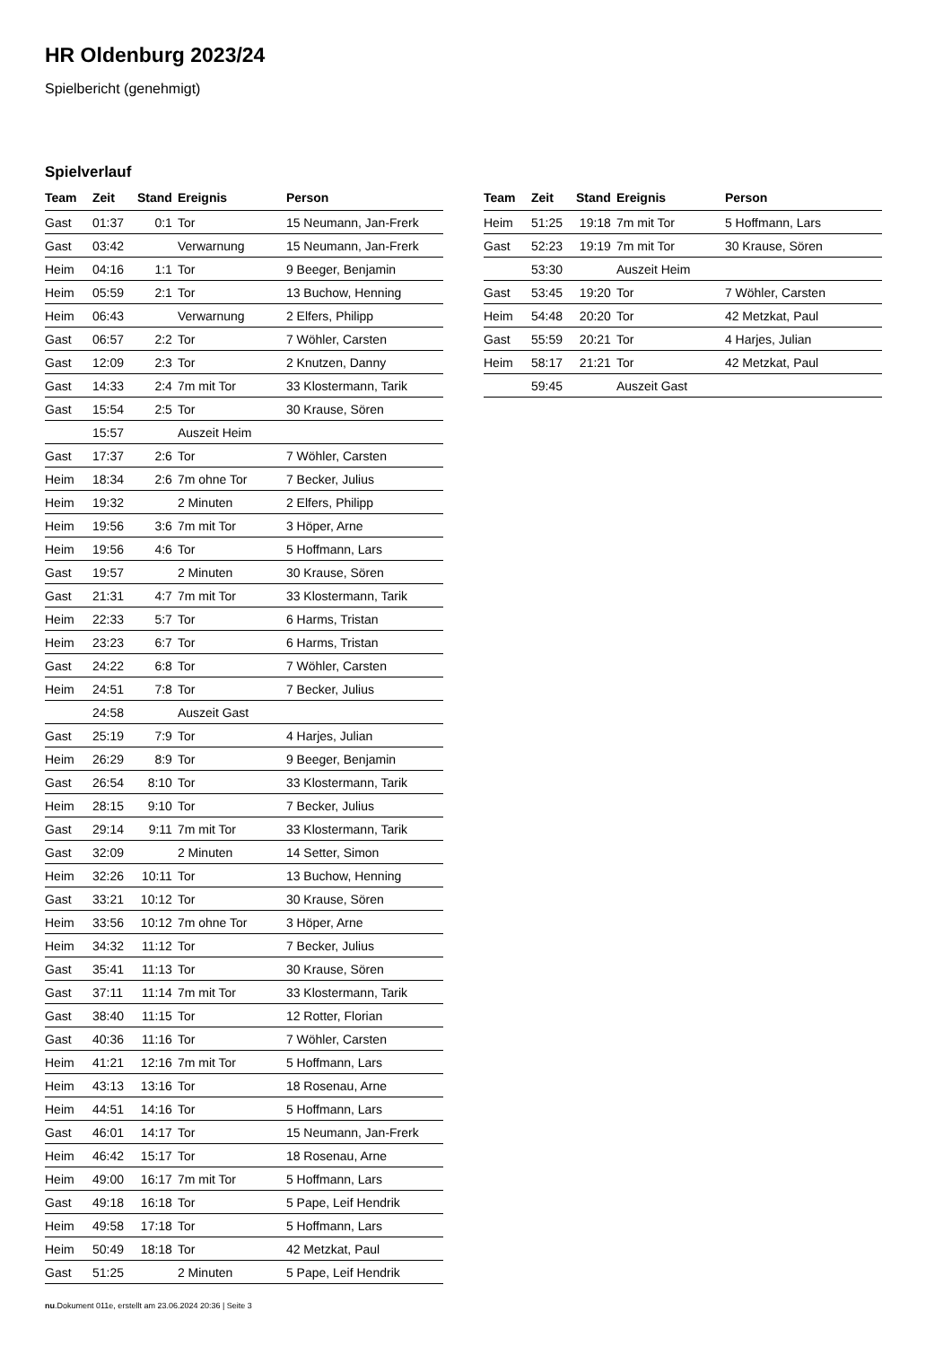HR Oldenburg 2023/24
Spielbericht (genehmigt)
Spielverlauf
| Team | Zeit | Stand | Ereignis | Person |
| --- | --- | --- | --- | --- |
| Gast | 01:37 | 0:1 | Tor | 15 Neumann, Jan-Frerk |
| Gast | 03:42 | | Verwarnung | 15 Neumann, Jan-Frerk |
| Heim | 04:16 | 1:1 | Tor | 9 Beeger, Benjamin |
| Heim | 05:59 | 2:1 | Tor | 13 Buchow, Henning |
| Heim | 06:43 | | Verwarnung | 2 Elfers, Philipp |
| Gast | 06:57 | 2:2 | Tor | 7 Wöhler, Carsten |
| Gast | 12:09 | 2:3 | Tor | 2 Knutzen, Danny |
| Gast | 14:33 | 2:4 | 7m mit Tor | 33 Klostermann, Tarik |
| Gast | 15:54 | 2:5 | Tor | 30 Krause, Sören |
| | 15:57 | | Auszeit Heim | |
| Gast | 17:37 | 2:6 | Tor | 7 Wöhler, Carsten |
| Heim | 18:34 | 2:6 | 7m ohne Tor | 7 Becker, Julius |
| Heim | 19:32 | | 2 Minuten | 2 Elfers, Philipp |
| Heim | 19:56 | 3:6 | 7m mit Tor | 3 Höper, Arne |
| Heim | 19:56 | 4:6 | Tor | 5 Hoffmann, Lars |
| Gast | 19:57 | | 2 Minuten | 30 Krause, Sören |
| Gast | 21:31 | 4:7 | 7m mit Tor | 33 Klostermann, Tarik |
| Heim | 22:33 | 5:7 | Tor | 6 Harms, Tristan |
| Heim | 23:23 | 6:7 | Tor | 6 Harms, Tristan |
| Gast | 24:22 | 6:8 | Tor | 7 Wöhler, Carsten |
| Heim | 24:51 | 7:8 | Tor | 7 Becker, Julius |
| | 24:58 | | Auszeit Gast | |
| Gast | 25:19 | 7:9 | Tor | 4 Harjes, Julian |
| Heim | 26:29 | 8:9 | Tor | 9 Beeger, Benjamin |
| Gast | 26:54 | 8:10 | Tor | 33 Klostermann, Tarik |
| Heim | 28:15 | 9:10 | Tor | 7 Becker, Julius |
| Gast | 29:14 | 9:11 | 7m mit Tor | 33 Klostermann, Tarik |
| Gast | 32:09 | | 2 Minuten | 14 Setter, Simon |
| Heim | 32:26 | 10:11 | Tor | 13 Buchow, Henning |
| Gast | 33:21 | 10:12 | Tor | 30 Krause, Sören |
| Heim | 33:56 | 10:12 | 7m ohne Tor | 3 Höper, Arne |
| Heim | 34:32 | 11:12 | Tor | 7 Becker, Julius |
| Gast | 35:41 | 11:13 | Tor | 30 Krause, Sören |
| Gast | 37:11 | 11:14 | 7m mit Tor | 33 Klostermann, Tarik |
| Gast | 38:40 | 11:15 | Tor | 12 Rotter, Florian |
| Gast | 40:36 | 11:16 | Tor | 7 Wöhler, Carsten |
| Heim | 41:21 | 12:16 | 7m mit Tor | 5 Hoffmann, Lars |
| Heim | 43:13 | 13:16 | Tor | 18 Rosenau, Arne |
| Heim | 44:51 | 14:16 | Tor | 5 Hoffmann, Lars |
| Gast | 46:01 | 14:17 | Tor | 15 Neumann, Jan-Frerk |
| Heim | 46:42 | 15:17 | Tor | 18 Rosenau, Arne |
| Heim | 49:00 | 16:17 | 7m mit Tor | 5 Hoffmann, Lars |
| Gast | 49:18 | 16:18 | Tor | 5 Pape, Leif Hendrik |
| Heim | 49:58 | 17:18 | Tor | 5 Hoffmann, Lars |
| Heim | 50:49 | 18:18 | Tor | 42 Metzkat, Paul |
| Gast | 51:25 | | 2 Minuten | 5 Pape, Leif Hendrik |
| Team | Zeit | Stand | Ereignis | Person |
| --- | --- | --- | --- | --- |
| Heim | 51:25 | 19:18 | 7m mit Tor | 5 Hoffmann, Lars |
| Gast | 52:23 | 19:19 | 7m mit Tor | 30 Krause, Sören |
| | 53:30 | | Auszeit Heim | |
| Gast | 53:45 | 19:20 | Tor | 7 Wöhler, Carsten |
| Heim | 54:48 | 20:20 | Tor | 42 Metzkat, Paul |
| Gast | 55:59 | 20:21 | Tor | 4 Harjes, Julian |
| Heim | 58:17 | 21:21 | Tor | 42 Metzkat, Paul |
| | 59:45 | | Auszeit Gast | |
nu.Dokument 011e, erstellt am 23.06.2024 20:36 | Seite 3